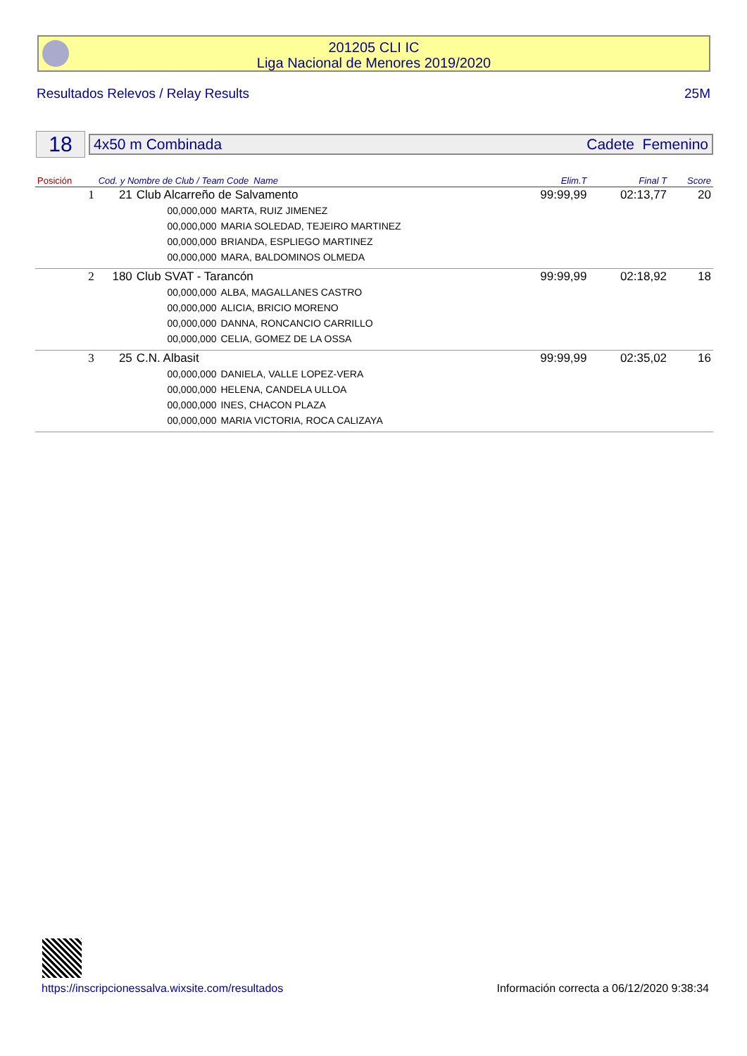201205 CLI IC
Liga Nacional de Menores 2019/2020
Resultados Relevos / Relay Results 25M
18
4x50 m Combinada Cadete Femenino
| Posición | Cod. y Nombre de Club / Team Code Name | | | Elim.T | Final T | Score |
| --- | --- | --- | --- | --- | --- | --- |
| 1 | 21 | Club Alcarreño de Salvamento | | 99:99,99 | 02:13,77 | 20 |
| | | 00,000,000 | MARTA, RUIZ JIMENEZ | | | |
| | | 00,000,000 | MARIA SOLEDAD, TEJEIRO MARTINEZ | | | |
| | | 00,000,000 | BRIANDA, ESPLIEGO MARTINEZ | | | |
| | | 00,000,000 | MARA, BALDOMINOS OLMEDA | | | |
| 2 | 180 | Club SVAT - Tarancón | | 99:99,99 | 02:18,92 | 18 |
| | | 00,000,000 | ALBA, MAGALLANES CASTRO | | | |
| | | 00,000,000 | ALICIA, BRICIO MORENO | | | |
| | | 00,000,000 | DANNA, RONCANCIO CARRILLO | | | |
| | | 00,000,000 | CELIA, GOMEZ DE LA OSSA | | | |
| 3 | 25 | C.N. Albasit | | 99:99,99 | 02:35,02 | 16 |
| | | 00,000,000 | DANIELA, VALLE LOPEZ-VERA | | | |
| | | 00,000,000 | HELENA, CANDELA ULLOA | | | |
| | | 00,000,000 | INES, CHACON PLAZA | | | |
| | | 00,000,000 | MARIA VICTORIA, ROCA CALIZAYA | | | |
https://inscripcionessalva.wixsite.com/resultados Información correcta a 06/12/2020 9:38:34